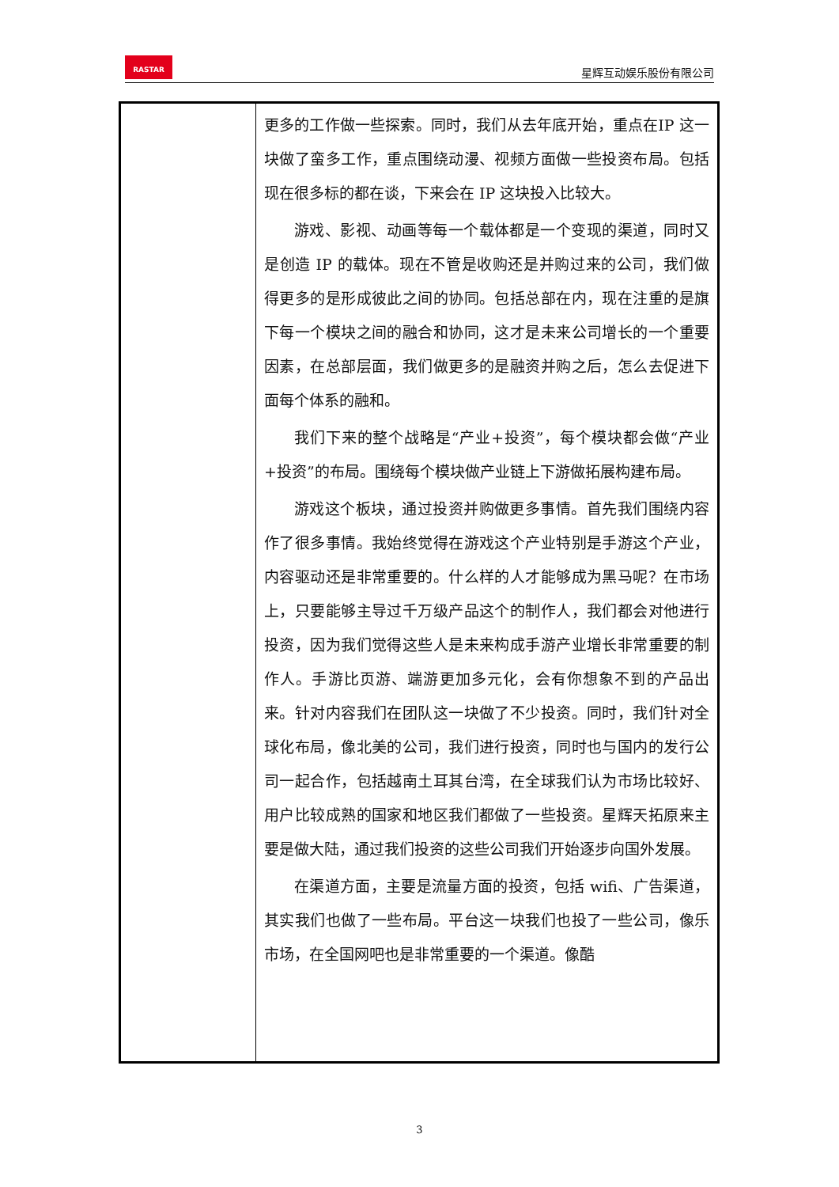RASTAR
星辉互动娱乐股份有限公司
| | 更多的工作做一些探索。同时，我们从去年底开始，重点在IP 这一块做了蛮多工作，重点围绕动漫、视频方面做一些投资布局。包括现在很多标的都在谈，下来会在 IP 这块投入比较大。 游戏、影视、动画等每一个载体都是一个变现的渠道，同时又是创造 IP 的载体。现在不管是收购还是并购过来的公司，我们做得更多的是形成彼此之间的协同。包括总部在内，现在注重的是旗下每一个模块之间的融合和协同，这才是未来公司增长的一个重要因素，在总部层面，我们做更多的是融资并购之后，怎么去促进下面每个体系的融和。 我们下来的整个战略是“产业+投资”，每个模块都会做“产业+投资”的布局。围绕每个模块做产业链上下游做拓展构建布局。 游戏这个板块，通过投资并购做更多事情。首先我们围绕内容作了很多事情。我始终觉得在游戏这个产业特别是手游这个产业，内容驱动还是非常重要的。什么样的人才能够成为黑马呢？在市场上，只要能够主导过千万级产品这个的制作人，我们都会对他进行投资，因为我们觉得这些人是未来构成手游产业增长非常重要的制作人。手游比页游、端游更加多元化，会有你想象不到的产品出来。针对内容我们在团队这一块做了不少投资。同时，我们针对全球化布局，像北美的公司，我们进行投资，同时也与国内的发行公司一起合作，包括越南土耳其台湾，在全球我们认为市场比较好、用户比较成熟的国家和地区我们都做了一些投资。星辉天拓原来主要是做大陆，通过我们投资的这些公司我们开始逐步向国外发展。 在渠道方面，主要是流量方面的投资，包括 wifi、广告渠道，其实我们也做了一些布局。平台这一块我们也投了一些公司，像乐市场，在全国网吧也是非常重要的一个渠道。像酷 |
3